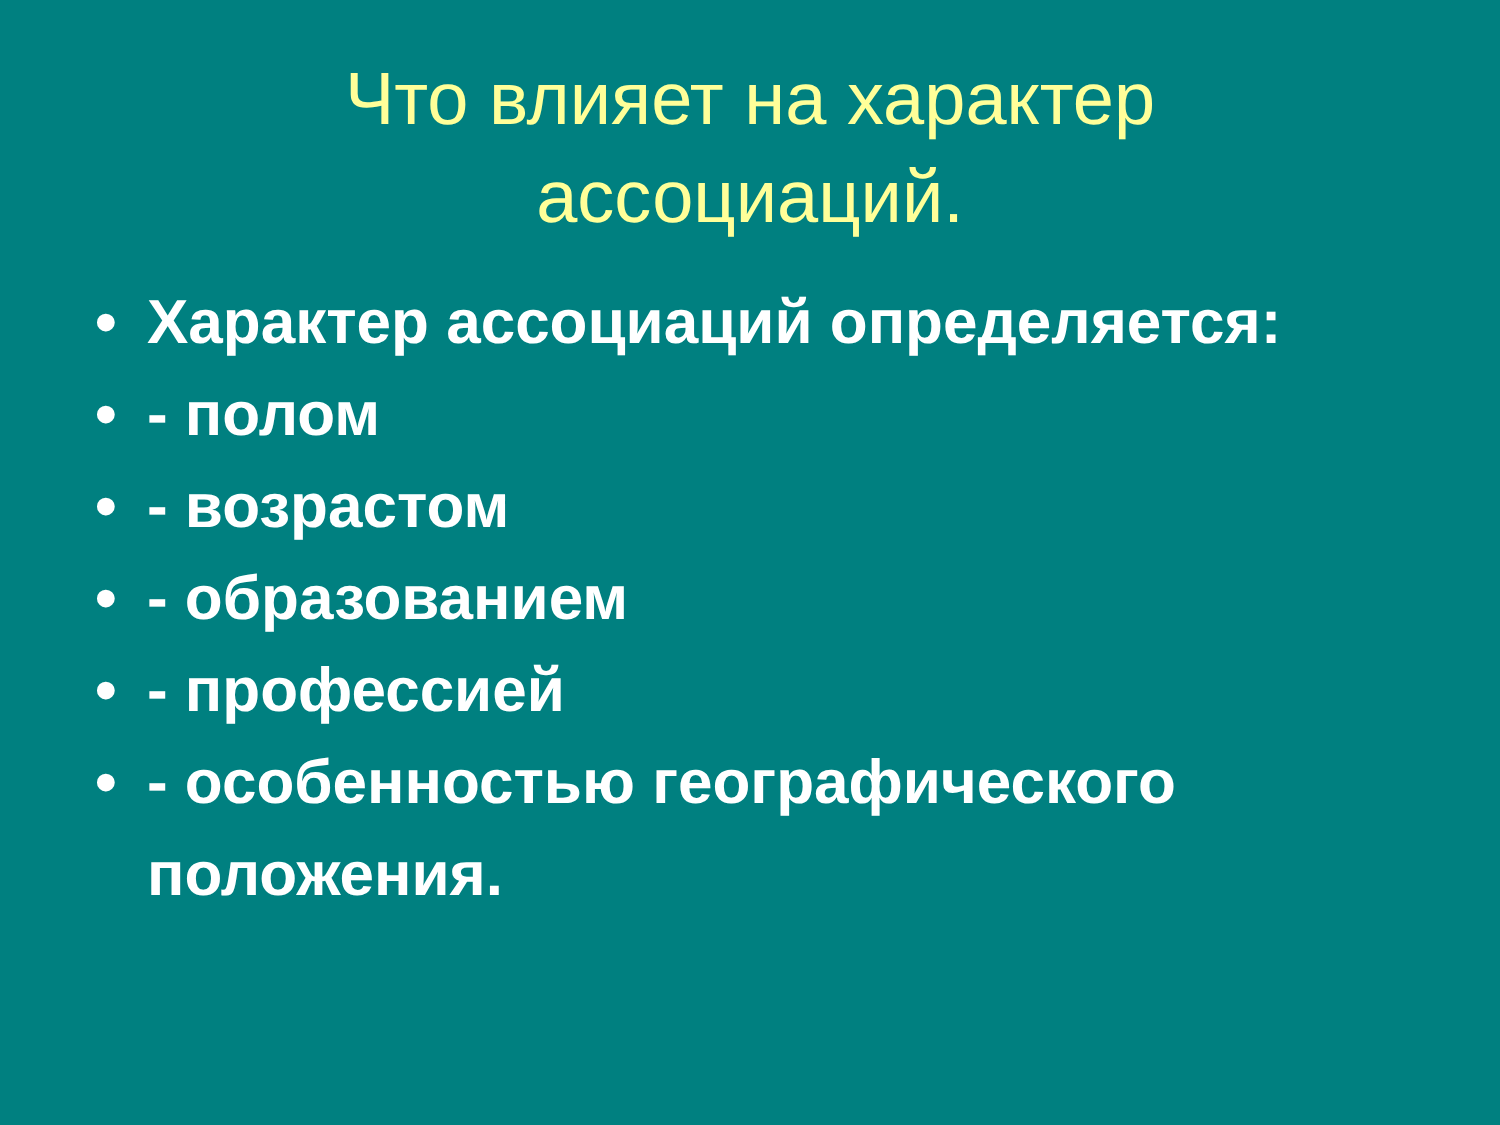Что влияет на характер
ассоциаций.
• Характер ассоциаций определяется:
• - полом
• - возрастом
• - образованием
• - профессией
• - особенностью географического положения.